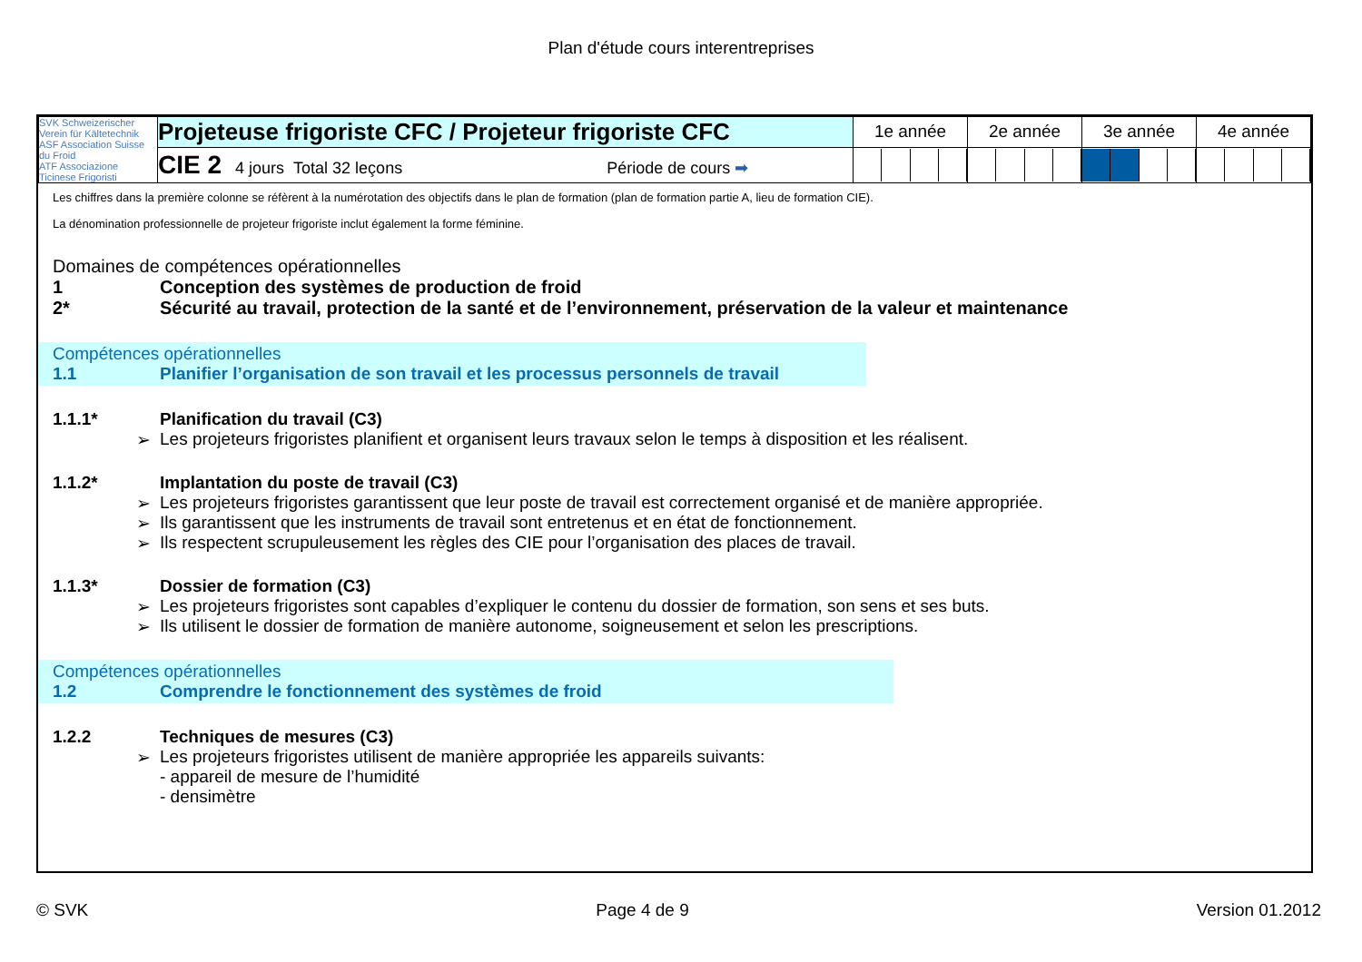Plan d'étude cours interentreprises
| SVK Schweizerischer Verein für Kältetechnik ASF Association Suisse du Froid ATF Associazione Ticinese Frigoristi | Projeteuse frigoriste CFC / Projeteur frigoriste CFC | 1e année | 2e année | 3e année | 4e année |
| | CIE 2 4 jours Total 32 leçons Période de cours ➡ | | | | |
Les chiffres dans la première colonne se réfèrent à la numérotation des objectifs dans le plan de formation (plan de formation partie A, lieu de formation CIE).
La dénomination professionnelle de projeteur frigoriste inclut également la forme féminine.
Domaines de compétences opérationnelles
1 Conception des systèmes de production de froid
2* Sécurité au travail, protection de la santé et de l’environnement, préservation de la valeur et maintenance
Compétences opérationnelles
1.1 Planifier l’organisation de son travail et les processus personnels de travail
1.1.1* Planification du travail (C3)
➢ Les projeteurs frigoristes planifient et organisent leurs travaux selon le temps à disposition et les réalisent.
1.1.2* Implantation du poste de travail (C3)
➢ Les projeteurs frigoristes garantissent que leur poste de travail est correctement organisé et de manière appropriée.
➢ Ils garantissent que les instruments de travail sont entretenus et en état de fonctionnement.
➢ Ils respectent scrupuleusement les règles des CIE pour l’organisation des places de travail.
1.1.3* Dossier de formation (C3)
➢ Les projeteurs frigoristes sont capables d’expliquer le contenu du dossier de formation, son sens et ses buts.
➢ Ils utilisent le dossier de formation de manière autonome, soigneusement et selon les prescriptions.
Compétences opérationnelles
1.2 Comprendre le fonctionnement des systèmes de froid
1.2.2 Techniques de mesures (C3)
➢ Les projeteurs frigoristes utilisent de manière appropriée les appareils suivants:
- appareil de mesure de l’humidité
- densimètre
© SVK Page 4 de 9 Version 01.2012